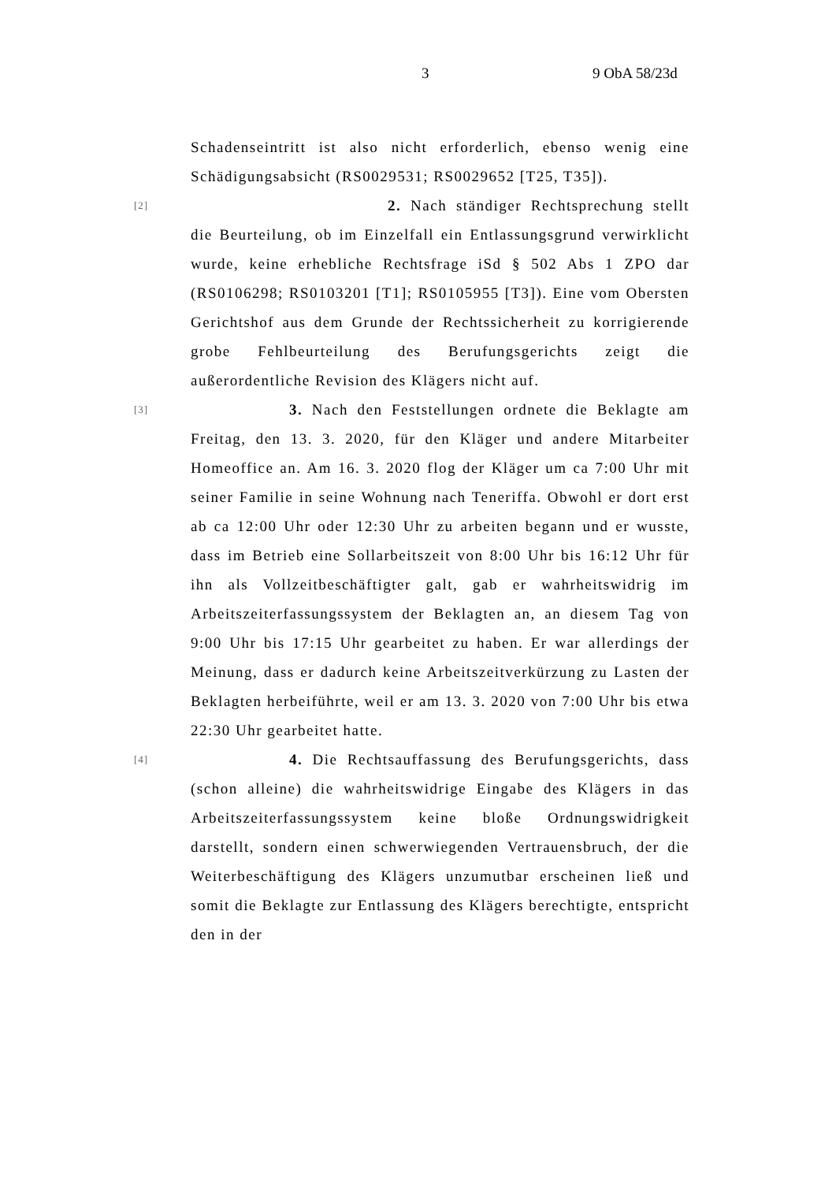3 9 ObA 58/23d
Schadenseintritt ist also nicht erforderlich, ebenso wenig eine Schädigungsabsicht (RS0029531; RS0029652 [T25, T35]).
[2]
2. Nach ständiger Rechtsprechung stellt die Beurteilung, ob im Einzelfall ein Entlassungsgrund verwirklicht wurde, keine erhebliche Rechtsfrage iSd § 502 Abs 1 ZPO dar (RS0106298; RS0103201 [T1]; RS0105955 [T3]). Eine vom Obersten Gerichtshof aus dem Grunde der Rechtssicherheit zu korrigierende grobe Fehlbeurteilung des Berufungsgerichts zeigt die außerordentliche Revision des Klägers nicht auf.
[3]
3. Nach den Feststellungen ordnete die Beklagte am Freitag, den 13. 3. 2020, für den Kläger und andere Mitarbeiter Homeoffice an. Am 16. 3. 2020 flog der Kläger um ca 7:00 Uhr mit seiner Familie in seine Wohnung nach Teneriffa. Obwohl er dort erst ab ca 12:00 Uhr oder 12:30 Uhr zu arbeiten begann und er wusste, dass im Betrieb eine Sollarbeitszeit von 8:00 Uhr bis 16:12 Uhr für ihn als Vollzeitbeschäftigter galt, gab er wahrheitswidrig im Arbeitszeiterfassungssystem der Beklagten an, an diesem Tag von 9:00 Uhr bis 17:15 Uhr gearbeitet zu haben. Er war allerdings der Meinung, dass er dadurch keine Arbeitszeitverkürzung zu Lasten der Beklagten herbeiführte, weil er am 13. 3. 2020 von 7:00 Uhr bis etwa 22:30 Uhr gearbeitet hatte.
[4]
4. Die Rechtsauffassung des Berufungsgerichts, dass (schon alleine) die wahrheitswidrige Eingabe des Klägers in das Arbeitszeiterfassungssystem keine bloße Ordnungswidrigkeit darstellt, sondern einen schwerwiegenden Vertrauensbruch, der die Weiterbeschäftigung des Klägers unzumutbar erscheinen ließ und somit die Beklagte zur Entlassung des Klägers berechtigte, entspricht den in der